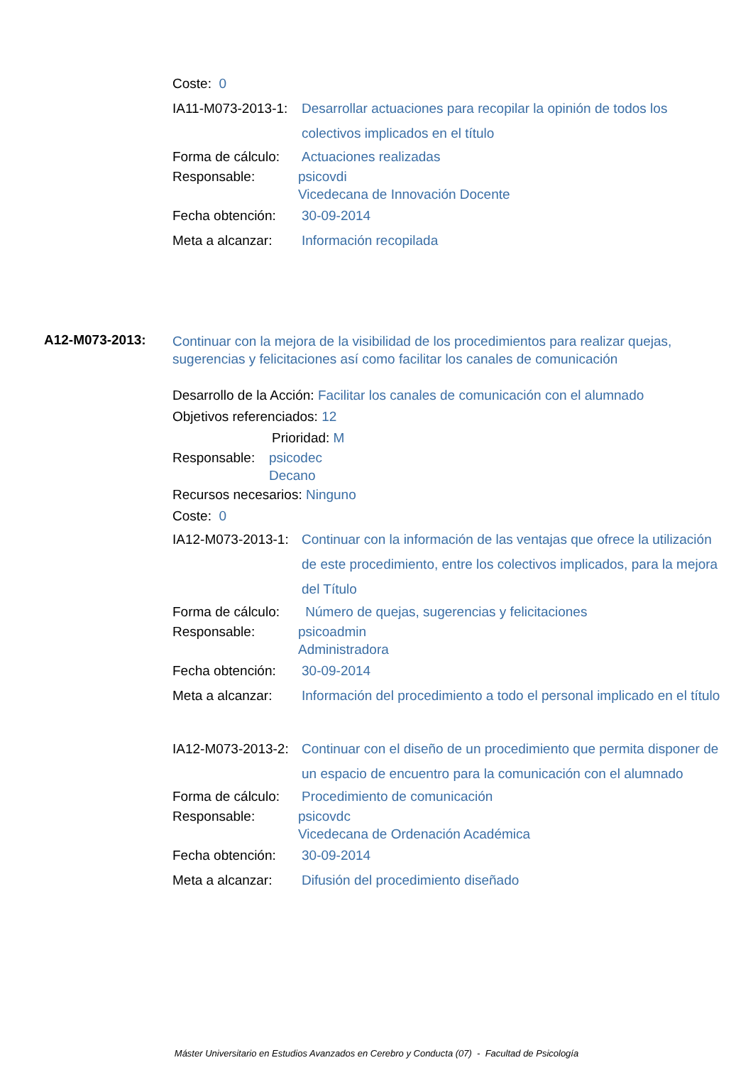Coste: 0
IA11-M073-2013-1: Desarrollar actuaciones para recopilar la opinión de todos los colectivos implicados en el título
Forma de cálculo: Actuaciones realizadas
Responsable: psicovdi
Vicedecana de Innovación Docente
Fecha obtención: 30-09-2014
Meta a alcanzar: Información recopilada
A12-M073-2013: Continuar con la mejora de la visibilidad de los procedimientos para realizar quejas, sugerencias y felicitaciones así como facilitar los canales de comunicación
Desarrollo de la Acción: Facilitar los canales de comunicación con el alumnado
Objetivos referenciados: 12
Prioridad: M
Responsable: psicodec
Decano
Recursos necesarios: Ninguno
Coste: 0
IA12-M073-2013-1: Continuar con la información de las ventajas que ofrece la utilización de este procedimiento, entre los colectivos implicados, para la mejora del Título
Forma de cálculo: Número de quejas, sugerencias y felicitaciones
Responsable: psicoadmin
Administradora
Fecha obtención: 30-09-2014
Meta a alcanzar: Información del procedimiento a todo el personal implicado en el título
IA12-M073-2013-2: Continuar con el diseño de un procedimiento que permita disponer de un espacio de encuentro para la comunicación con el alumnado
Forma de cálculo: Procedimiento de comunicación
Responsable: psicovdc
Vicedecana de Ordenación Académica
Fecha obtención: 30-09-2014
Meta a alcanzar: Difusión del procedimiento diseñado
Máster Universitario en Estudios Avanzados en Cerebro y Conducta (07) - Facultad de Psicología